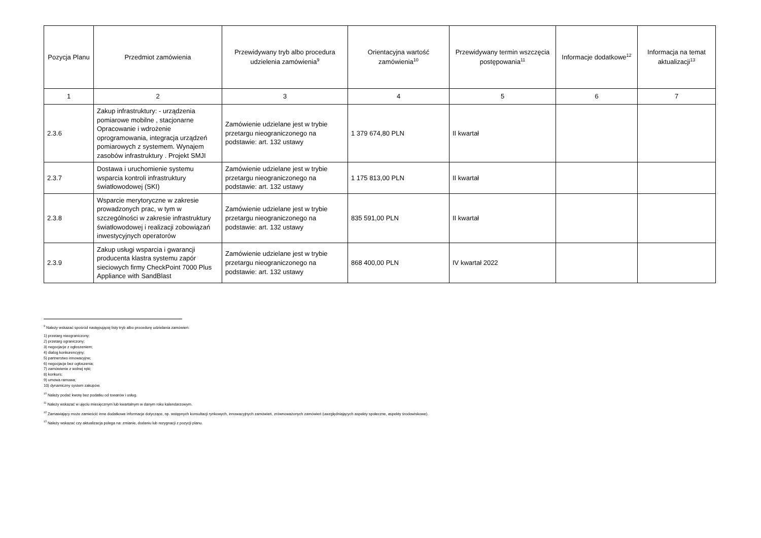| Pozycja Planu | Przedmiot zamówienia | Przewidywany tryb albo procedura udzielenia zamówienia<sup>9</sup> | Orientacyjna wartość zamówienia<sup>10</sup> | Przewidywany termin wszczęcia postępowania<sup>11</sup> | Informacje dodatkowe<sup>12</sup> | Informacja na temat aktualizacji<sup>13</sup> |
| --- | --- | --- | --- | --- | --- | --- |
| 1 | 2 | 3 | 4 | 5 | 6 | 7 |
| 2.3.6 | Zakup infrastruktury: - urządzenia pomiarowe mobilne , stacjonarne Opracowanie i wdrożenie oprogramowania, integracja urządzeń pomiarowych z systemem. Wynajem zasobów infrastruktury . Projekt SMJI | Zamówienie udzielane jest w trybie przetargu nieograniczonego na podstawie: art. 132 ustawy | 1 379 674,80 PLN | II kwartał | | |
| 2.3.7 | Dostawa i uruchomienie systemu wsparcia kontroli infrastruktury światłowodowej (SKI) | Zamówienie udzielane jest w trybie przetargu nieograniczonego na podstawie: art. 132 ustawy | 1 175 813,00 PLN | II kwartał | | |
| 2.3.8 | Wsparcie merytoryczne w zakresie prowadzonych prac, w tym w szczególności w zakresie infrastruktury światłowodowej i realizacji zobowiązań inwestycyjnych operatorów | Zamówienie udzielane jest w trybie przetargu nieograniczonego na podstawie: art. 132 ustawy | 835 591,00 PLN | II kwartał | | |
| 2.3.9 | Zakup usługi wsparcia i gwarancji producenta klastra systemu zapór sieciowych firmy CheckPoint 7000 Plus Appliance with SandBlast | Zamówienie udzielane jest w trybie przetargu nieograniczonego na podstawie: art. 132 ustawy | 868 400,00 PLN | IV kwartał 2022 | | |
<sup>9</sup> Należy wskazać spośród następującej listy tryb albo procedurę udzielania zamówień:
1) przetarg nieograniczony;
2) przetarg ograniczony;
3) negocjacje z ogłoszeniem;
4) dialog konkurencyjny;
5) partnerstwo innowacyjne;
6) negocjacje bez ogłoszenia;
7) zamówienie z wolnej ręki;
8) konkurs;
9) umowa ramowa;
10) dynamiczny system zakupów.
<sup>10</sup> Należy podać kwotę bez podatku od towarów i usług.
<sup>11</sup> Należy wskazać w ujęciu miesięcznym lub kwartalnym w danym roku kalendarzowym.
<sup>12</sup> Zamawiający może zamieścić inne dodatkowe informacje dotyczące, np. wstępnych konsultacji rynkowych, innowacyjnych zamówień, zrównoważonych zamówień (uwzględniających aspekty społeczne, aspekty środowiskowe).
<sup>13</sup> Należy wskazać czy aktualizacja polega na: zmianie, dodaniu lub rezygnacji z pozycji planu.